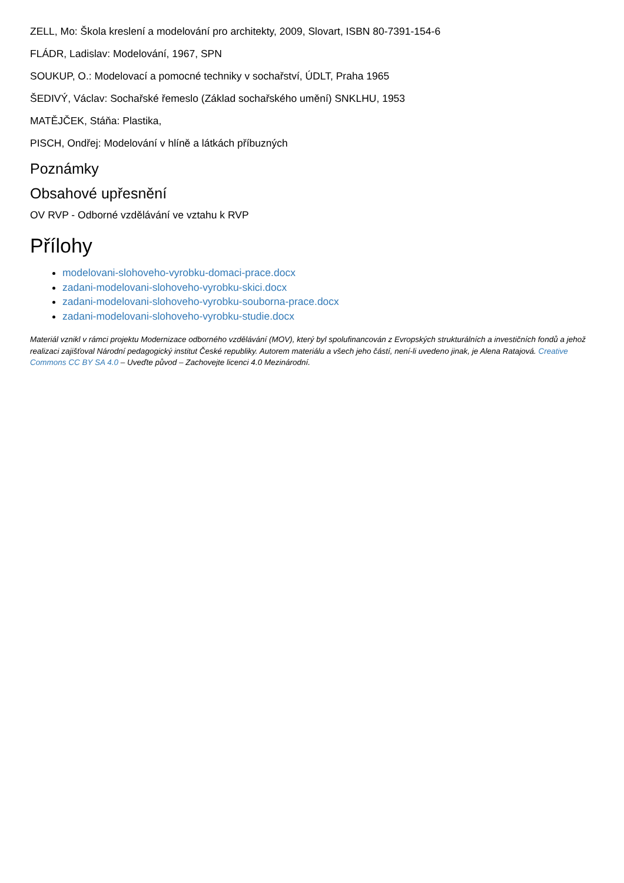ZELL, Mo: Škola kreslení a modelování pro architekty, 2009, Slovart, ISBN 80-7391-154-6
FLÁDR, Ladislav: Modelování, 1967, SPN
SOUKUP, O.: Modelovací a pomocné techniky v sochařství, ÚDLT, Praha 1965
ŠEDIVÝ, Václav: Sochařské řemeslo (Základ sochařského umění) SNKLHU, 1953
MATĚJČEK, Stáňa: Plastika,
PISCH, Ondřej: Modelování v hlíně a látkách příbuzných
Poznámky
Obsahové upřesnění
OV RVP - Odborné vzdělávání ve vztahu k RVP
Přílohy
modelovani-slohoveho-vyrobku-domaci-prace.docx
zadani-modelovani-slohoveho-vyrobku-skici.docx
zadani-modelovani-slohoveho-vyrobku-souborna-prace.docx
zadani-modelovani-slohoveho-vyrobku-studie.docx
Materiál vznikl v rámci projektu Modernizace odborného vzdělávání (MOV), který byl spolufinancován z Evropských strukturálních a investičních fondů a jehož realizaci zajišťoval Národní pedagogický institut České republiky. Autorem materiálu a všech jeho částí, není-li uvedeno jinak, je Alena Ratajová. Creative Commons CC BY SA 4.0 – Uveďte původ – Zachovejte licenci 4.0 Mezinárodní.